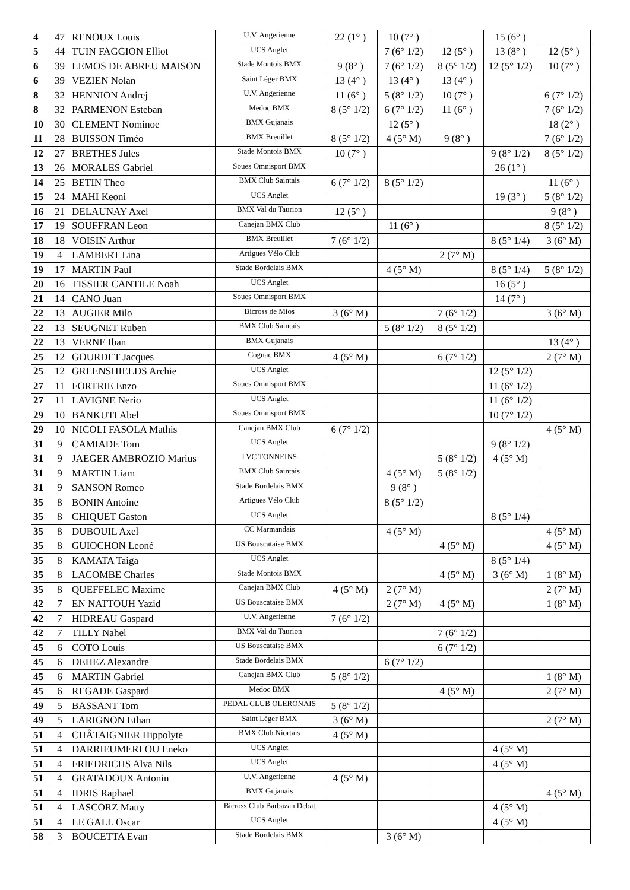| 4 | 47 | RENOUX Louis | U.V. Angerienne | 22 (1° ) | 10 (7° ) | | 15 (6° ) | |
| 5 | 44 | TUIN FAGGION Elliot | UCS Anglet | | 7 (6° 1/2) | 12 (5° ) | 13 (8° ) | 12 (5° ) |
| 6 | 39 | LEMOS DE ABREU MAISON | Stade Montois BMX | 9 (8° ) | 7 (6° 1/2) | 8 (5° 1/2) | 12 (5° 1/2) | 10 (7° ) |
| 6 | 39 | VEZIEN Nolan | Saint Léger BMX | 13 (4° ) | 13 (4° ) | 13 (4° ) | | |
| 8 | 32 | HENNION Andrej | U.V. Angerienne | 11 (6° ) | 5 (8° 1/2) | 10 (7° ) | | 6 (7° 1/2) |
| 8 | 32 | PARMENON Esteban | Medoc BMX | 8 (5° 1/2) | 6 (7° 1/2) | 11 (6° ) | | 7 (6° 1/2) |
| 10 | 30 | CLEMENT Nominoe | BMX Gujanais | | 12 (5° ) | | | 18 (2° ) |
| 11 | 28 | BUISSON Timéo | BMX Breuillet | 8 (5° 1/2) | 4 (5° M) | 9 (8° ) | | 7 (6° 1/2) |
| 12 | 27 | BRETHES Jules | Stade Montois BMX | 10 (7° ) | | | 9 (8° 1/2) | 8 (5° 1/2) |
| 13 | 26 | MORALES Gabriel | Soues Omnisport BMX | | | | 26 (1° ) | |
| 14 | 25 | BETIN Theo | BMX Club Saintais | 6 (7° 1/2) | 8 (5° 1/2) | | | 11 (6° ) |
| 15 | 24 | MAHI Keoni | UCS Anglet | | | | 19 (3° ) | 5 (8° 1/2) |
| 16 | 21 | DELAUNAY Axel | BMX Val du Taurion | 12 (5° ) | | | | 9 (8° ) |
| 17 | 19 | SOUFFRAN Leon | Canejan BMX Club | | 11 (6° ) | | | 8 (5° 1/2) |
| 18 | 18 | VOISIN Arthur | BMX Breuillet | 7 (6° 1/2) | | | 8 (5° 1/4) | 3 (6° M) |
| 19 | 4 | LAMBERT Lina | Artigues Vélo Club | | | 2 (7° M) | | |
| 19 | 17 | MARTIN Paul | Stade Bordelais BMX | | 4 (5° M) | | 8 (5° 1/4) | 5 (8° 1/2) |
| 20 | 16 | TISSIER CANTILE Noah | UCS Anglet | | | | 16 (5° ) | |
| 21 | 14 | CANO Juan | Soues Omnisport BMX | | | | 14 (7° ) | |
| 22 | 13 | AUGIER Milo | Bicross de Mios | 3 (6° M) | | 7 (6° 1/2) | | 3 (6° M) |
| 22 | 13 | SEUGNET Ruben | BMX Club Saintais | | 5 (8° 1/2) | 8 (5° 1/2) | | |
| 22 | 13 | VERNE Iban | BMX Gujanais | | | | | 13 (4° ) |
| 25 | 12 | GOURDET Jacques | Cognac BMX | 4 (5° M) | | 6 (7° 1/2) | | 2 (7° M) |
| 25 | 12 | GREENSHIELDS Archie | UCS Anglet | | | | 12 (5° 1/2) | |
| 27 | 11 | FORTRIE Enzo | Soues Omnisport BMX | | | | 11 (6° 1/2) | |
| 27 | 11 | LAVIGNE Nerio | UCS Anglet | | | | 11 (6° 1/2) | |
| 29 | 10 | BANKUTI Abel | Soues Omnisport BMX | | | | 10 (7° 1/2) | |
| 29 | 10 | NICOLI FASOLA Mathis | Canejan BMX Club | 6 (7° 1/2) | | | | 4 (5° M) |
| 31 | 9 | CAMIADE Tom | UCS Anglet | | | | 9 (8° 1/2) | |
| 31 | 9 | JAEGER AMBROZIO Marius | LVC TONNEINS | | | 5 (8° 1/2) | 4 (5° M) | |
| 31 | 9 | MARTIN Liam | BMX Club Saintais | | 4 (5° M) | 5 (8° 1/2) | | |
| 31 | 9 | SANSON Romeo | Stade Bordelais BMX | | 9 (8° ) | | | |
| 35 | 8 | BONIN Antoine | Artigues Vélo Club | | 8 (5° 1/2) | | | |
| 35 | 8 | CHIQUET Gaston | UCS Anglet | | | | 8 (5° 1/4) | |
| 35 | 8 | DUBOUIL Axel | CC Marmandais | | 4 (5° M) | | | 4 (5° M) |
| 35 | 8 | GUIOCHON Leoné | US Bouscataise BMX | | | 4 (5° M) | | 4 (5° M) |
| 35 | 8 | KAMATA Taiga | UCS Anglet | | | | 8 (5° 1/4) | |
| 35 | 8 | LACOMBE Charles | Stade Montois BMX | | | 4 (5° M) | 3 (6° M) | 1 (8° M) |
| 35 | 8 | QUEFFELEC Maxime | Canejan BMX Club | 4 (5° M) | 2 (7° M) | | | 2 (7° M) |
| 42 | 7 | EN NATTOUH Yazid | US Bouscataise BMX | | 2 (7° M) | 4 (5° M) | | 1 (8° M) |
| 42 | 7 | HIDREAU Gaspard | U.V. Angerienne | 7 (6° 1/2) | | | | |
| 42 | 7 | TILLY Nahel | BMX Val du Taurion | | | 7 (6° 1/2) | | |
| 45 | 6 | COTO Louis | US Bouscataise BMX | | | 6 (7° 1/2) | | |
| 45 | 6 | DEHEZ Alexandre | Stade Bordelais BMX | | 6 (7° 1/2) | | | |
| 45 | 6 | MARTIN Gabriel | Canejan BMX Club | 5 (8° 1/2) | | | | 1 (8° M) |
| 45 | 6 | REGADE Gaspard | Medoc BMX | | | 4 (5° M) | | 2 (7° M) |
| 49 | 5 | BASSANT Tom | PEDAL CLUB OLERONAIS | 5 (8° 1/2) | | | | |
| 49 | 5 | LARIGNON Ethan | Saint Léger BMX | 3 (6° M) | | | | 2 (7° M) |
| 51 | 4 | CHÂTAIGNIER Hippolyte | BMX Club Niortais | 4 (5° M) | | | | |
| 51 | 4 | DARRIEUMERLOU Eneko | UCS Anglet | | | | 4 (5° M) | |
| 51 | 4 | FRIEDRICHS Alva Nils | UCS Anglet | | | | 4 (5° M) | |
| 51 | 4 | GRATADOUX Antonin | U.V. Angerienne | 4 (5° M) | | | | |
| 51 | 4 | IDRIS Raphael | BMX Gujanais | | | | | 4 (5° M) |
| 51 | 4 | LASCORZ Matty | Bicross Club Barbazan Debat | | | | 4 (5° M) | |
| 51 | 4 | LE GALL Oscar | UCS Anglet | | | | 4 (5° M) | |
| 58 | 3 | BOUCETTA Evan | Stade Bordelais BMX | | 3 (6° M) | | | |